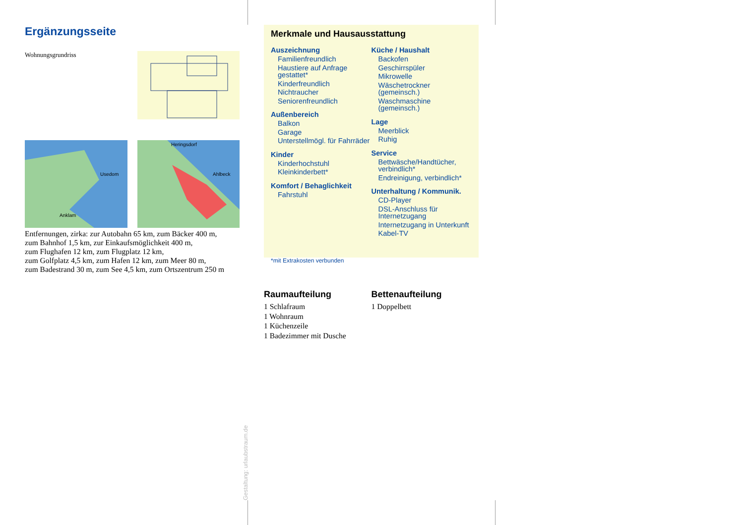Ergänzungsseite
Wohnungsgrundriss
Usedom
Anklam
Heringsdorf
Ahlbeck
Entfernungen, zirka: zur Autobahn 65 km, zum Bäcker 400 m,
zum Bahnhof 1,5 km, zur Einkaufsmöglichkeit 400 m,
zum Flughafen 12 km, zum Flugplatz 12 km,
zum Golfplatz 4,5 km, zum Hafen 12 km, zum Meer 80 m,
zum Badestrand 30 m, zum See 4,5 km, zum Ortszentrum 250 m
Merkmale und Hausausstattung
Auszeichnung
Familienfreundlich
Haustiere auf Anfrage gestattet*
Kinderfreundlich
Nichtraucher
Seniorenfreundlich
Außenbereich
Balkon
Garage
Unterstellmögl. für Fahrräder
Kinder
Kinderhochstuhl
Kleinkinderbett*
Komfort / Behaglichkeit
Fahrstuhl
Küche / Haushalt
Backofen
Geschirrspüler
Mikrowelle
Wäschetrockner (gemeinsch.)
Waschmaschine (gemeinsch.)
Lage
Meerblick
Ruhig
Service
Bettwäsche/Handtücher, verbindlich*
Endreinigung, verbindlich*
Unterhaltung / Kommunik.
CD-Player
DSL-Anschluss für Internetzugang
Internetzugang in Unterkunft
Kabel-TV
*mit Extrakosten verbunden
Raumaufteilung
1 Schlafraum
1 Wohnraum
1 Küchenzeile
1 Badezimmer mit Dusche
Bettenaufteilung
1 Doppelbett
Gestaltung: urlaubstraum.de